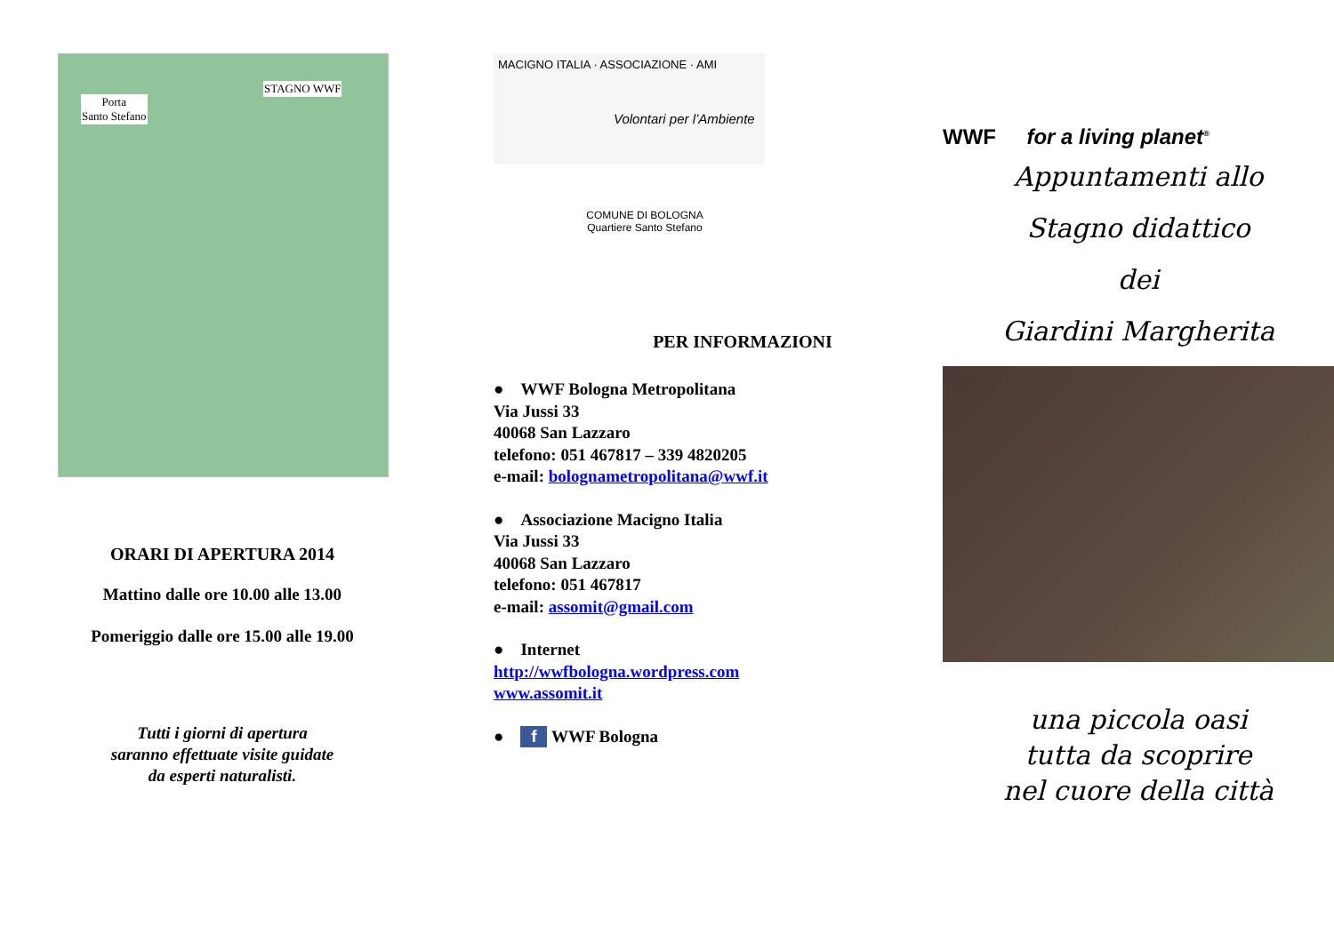Porta
Santo Stefano
STAGNO WWF
ORARI DI APERTURA 2014
Mattino dalle ore 10.00 alle 13.00
Pomeriggio dalle ore 15.00 alle 19.00
Tutti i giorni di apertura
saranno effettuate visite guidate
da esperti naturalisti.
MACIGNO ITALIA · ASSOCIAZIONE · AMI
Volontari per l’Ambiente
COMUNE DI BOLOGNA
Quartiere Santo Stefano
PER INFORMAZIONI
● WWF Bologna Metropolitana
Via Jussi 33
40068 San Lazzaro
telefono: 051 467817 – 339 4820205
e-mail: bolognametropolitana@wwf.it
● Associazione Macigno Italia
Via Jussi 33
40068 San Lazzaro
telefono: 051 467817
e-mail: assomit@gmail.com
● Internet
http://wwfbologna.wordpress.com
www.assomit.it
● f WWF Bologna
WWF for a living planet<sup>®</sup>
Appuntamenti allo
Stagno didattico
dei
Giardini Margherita
una piccola oasi
tutta da scoprire
nel cuore della città